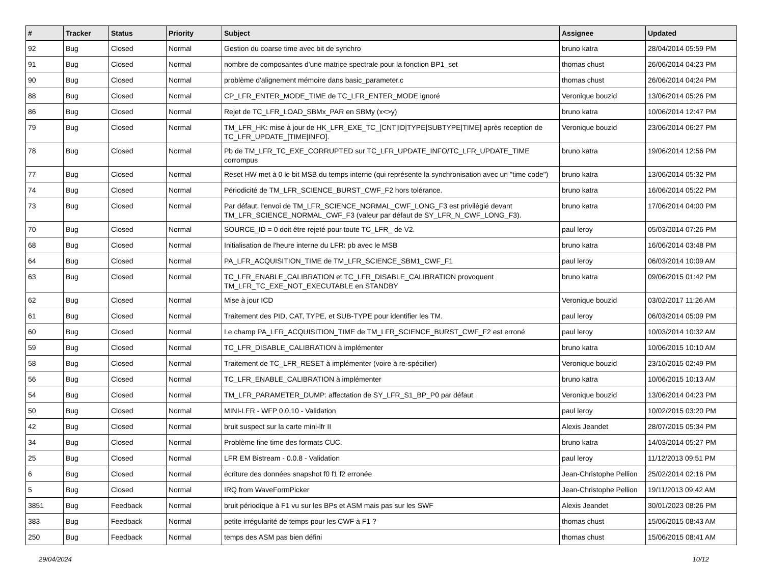| # | Tracker | Status | Priority | Subject | Assignee | Updated |
| --- | --- | --- | --- | --- | --- | --- |
| 92 | Bug | Closed | Normal | Gestion du coarse time avec bit de synchro | bruno katra | 28/04/2014 05:59 PM |
| 91 | Bug | Closed | Normal | nombre de composantes d'une matrice spectrale pour la fonction BP1_set | thomas chust | 26/06/2014 04:23 PM |
| 90 | Bug | Closed | Normal | problème d'alignement mémoire dans basic_parameter.c | thomas chust | 26/06/2014 04:24 PM |
| 88 | Bug | Closed | Normal | CP_LFR_ENTER_MODE_TIME de TC_LFR_ENTER_MODE ignoré | Veronique bouzid | 13/06/2014 05:26 PM |
| 86 | Bug | Closed | Normal | Rejet de TC_LFR_LOAD_SBMx_PAR en SBMy (x<>y) | bruno katra | 10/06/2014 12:47 PM |
| 79 | Bug | Closed | Normal | TM_LFR_HK: mise à jour de HK_LFR_EXE_TC_[CNT/ID/TYPE/SUBTYPE/TIME] après reception de TC_LFR_UPDATE_[TIME/INFO]. | Veronique bouzid | 23/06/2014 06:27 PM |
| 78 | Bug | Closed | Normal | Pb de TM_LFR_TC_EXE_CORRUPTED sur TC_LFR_UPDATE_INFO/TC_LFR_UPDATE_TIME corrompus | bruno katra | 19/06/2014 12:56 PM |
| 77 | Bug | Closed | Normal | Reset HW met à 0 le bit MSB du temps interne (qui représente la synchronisation avec un "time code") | bruno katra | 13/06/2014 05:32 PM |
| 74 | Bug | Closed | Normal | Périodicité de TM_LFR_SCIENCE_BURST_CWF_F2 hors tolérance. | bruno katra | 16/06/2014 05:22 PM |
| 73 | Bug | Closed | Normal | Par défaut, l'envoi de TM_LFR_SCIENCE_NORMAL_CWF_LONG_F3 est privilégié devant TM_LFR_SCIENCE_NORMAL_CWF_F3 (valeur par défaut de SY_LFR_N_CWF_LONG_F3). | bruno katra | 17/06/2014 04:00 PM |
| 70 | Bug | Closed | Normal | SOURCE_ID = 0 doit être rejeté pour toute TC_LFR_ de V2. | paul leroy | 05/03/2014 07:26 PM |
| 68 | Bug | Closed | Normal | Initialisation de l'heure interne du LFR: pb avec le MSB | bruno katra | 16/06/2014 03:48 PM |
| 64 | Bug | Closed | Normal | PA_LFR_ACQUISITION_TIME de TM_LFR_SCIENCE_SBM1_CWF_F1 | paul leroy | 06/03/2014 10:09 AM |
| 63 | Bug | Closed | Normal | TC_LFR_ENABLE_CALIBRATION et TC_LFR_DISABLE_CALIBRATION provoquent TM_LFR_TC_EXE_NOT_EXECUTABLE en STANDBY | bruno katra | 09/06/2015 01:42 PM |
| 62 | Bug | Closed | Normal | Mise à jour ICD | Veronique bouzid | 03/02/2017 11:26 AM |
| 61 | Bug | Closed | Normal | Traitement des PID, CAT, TYPE, et SUB-TYPE pour identifier les TM. | paul leroy | 06/03/2014 05:09 PM |
| 60 | Bug | Closed | Normal | Le champ PA_LFR_ACQUISITION_TIME de TM_LFR_SCIENCE_BURST_CWF_F2 est erroné | paul leroy | 10/03/2014 10:32 AM |
| 59 | Bug | Closed | Normal | TC_LFR_DISABLE_CALIBRATION à implémenter | bruno katra | 10/06/2015 10:10 AM |
| 58 | Bug | Closed | Normal | Traitement de TC_LFR_RESET à implémenter (voire à re-spécifier) | Veronique bouzid | 23/10/2015 02:49 PM |
| 56 | Bug | Closed | Normal | TC_LFR_ENABLE_CALIBRATION à implémenter | bruno katra | 10/06/2015 10:13 AM |
| 54 | Bug | Closed | Normal | TM_LFR_PARAMETER_DUMP: affectation de SY_LFR_S1_BP_P0 par défaut | Veronique bouzid | 13/06/2014 04:23 PM |
| 50 | Bug | Closed | Normal | MINI-LFR - WFP 0.0.10 - Validation | paul leroy | 10/02/2015 03:20 PM |
| 42 | Bug | Closed | Normal | bruit suspect sur la carte mini-lfr II | Alexis Jeandet | 28/07/2015 05:34 PM |
| 34 | Bug | Closed | Normal | Problème fine time des formats CUC. | bruno katra | 14/03/2014 05:27 PM |
| 25 | Bug | Closed | Normal | LFR EM Bistream - 0.0.8 - Validation | paul leroy | 11/12/2013 09:51 PM |
| 6 | Bug | Closed | Normal | écriture des données snapshot f0 f1 f2 erronée | Jean-Christophe Pellion | 25/02/2014 02:16 PM |
| 5 | Bug | Closed | Normal | IRQ from WaveFormPicker | Jean-Christophe Pellion | 19/11/2013 09:42 AM |
| 3851 | Bug | Feedback | Normal | bruit périodique à F1 vu sur les BPs et ASM mais pas sur les SWF | Alexis Jeandet | 30/01/2023 08:26 PM |
| 383 | Bug | Feedback | Normal | petite irrégularité de temps pour les CWF à F1 ? | thomas chust | 15/06/2015 08:43 AM |
| 250 | Bug | Feedback | Normal | temps des ASM pas bien défini | thomas chust | 15/06/2015 08:41 AM |
29/04/2024 10/12